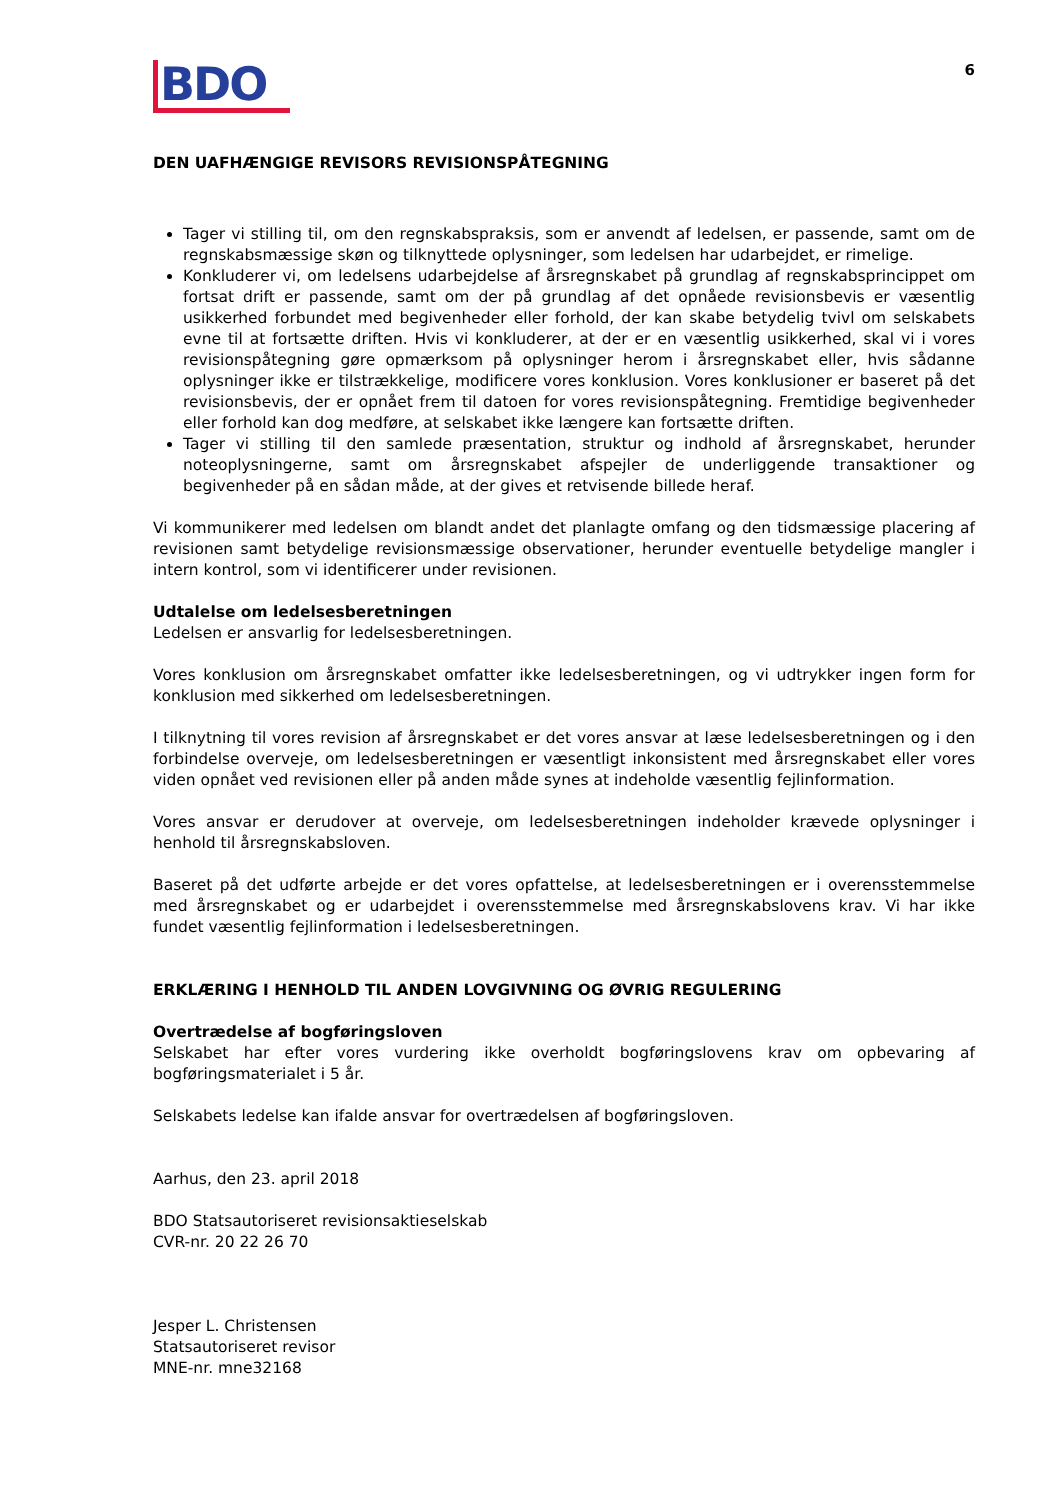BDO
6
DEN UAFHÆNGIGE REVISORS REVISIONSPÅTEGNING
Tager vi stilling til, om den regnskabspraksis, som er anvendt af ledelsen, er passende, samt om de regnskabsmæssige skøn og tilknyttede oplysninger, som ledelsen har udarbejdet, er rimelige.
Konkluderer vi, om ledelsens udarbejdelse af årsregnskabet på grundlag af regnskabsprincippet om fortsat drift er passende, samt om der på grundlag af det opnåede revisionsbevis er væsentlig usikkerhed forbundet med begivenheder eller forhold, der kan skabe betydelig tvivl om selskabets evne til at fortsætte driften. Hvis vi konkluderer, at der er en væsentlig usikkerhed, skal vi i vores revisionspåtegning gøre opmærksom på oplysninger herom i årsregnskabet eller, hvis sådanne oplysninger ikke er tilstrækkelige, modificere vores konklusion. Vores konklusioner er baseret på det revisionsbevis, der er opnået frem til datoen for vores revisionspåtegning. Fremtidige begivenheder eller forhold kan dog medføre, at selskabet ikke længere kan fortsætte driften.
Tager vi stilling til den samlede præsentation, struktur og indhold af årsregnskabet, herunder noteoplysningerne, samt om årsregnskabet afspejler de underliggende transaktioner og begivenheder på en sådan måde, at der gives et retvisende billede heraf.
Vi kommunikerer med ledelsen om blandt andet det planlagte omfang og den tidsmæssige placering af revisionen samt betydelige revisionsmæssige observationer, herunder eventuelle betydelige mangler i intern kontrol, som vi identificerer under revisionen.
Udtalelse om ledelsesberetningen
Ledelsen er ansvarlig for ledelsesberetningen.
Vores konklusion om årsregnskabet omfatter ikke ledelsesberetningen, og vi udtrykker ingen form for konklusion med sikkerhed om ledelsesberetningen.
I tilknytning til vores revision af årsregnskabet er det vores ansvar at læse ledelsesberetningen og i den forbindelse overveje, om ledelsesberetningen er væsentligt inkonsistent med årsregnskabet eller vores viden opnået ved revisionen eller på anden måde synes at indeholde væsentlig fejlinformation.
Vores ansvar er derudover at overveje, om ledelsesberetningen indeholder krævede oplysninger i henhold til årsregnskabsloven.
Baseret på det udførte arbejde er det vores opfattelse, at ledelsesberetningen er i overensstemmelse med årsregnskabet og er udarbejdet i overensstemmelse med årsregnskabslovens krav. Vi har ikke fundet væsentlig fejlinformation i ledelsesberetningen.
ERKLÆRING I HENHOLD TIL ANDEN LOVGIVNING OG ØVRIG REGULERING
Overtrædelse af bogføringsloven
Selskabet har efter vores vurdering ikke overholdt bogføringslovens krav om opbevaring af bogføringsmaterialet i 5 år.
Selskabets ledelse kan ifalde ansvar for overtrædelsen af bogføringsloven.
Aarhus, den 23. april 2018
BDO Statsautoriseret revisionsaktieselskab
CVR-nr. 20 22 26 70
Jesper L. Christensen
Statsautoriseret revisor
MNE-nr. mne32168